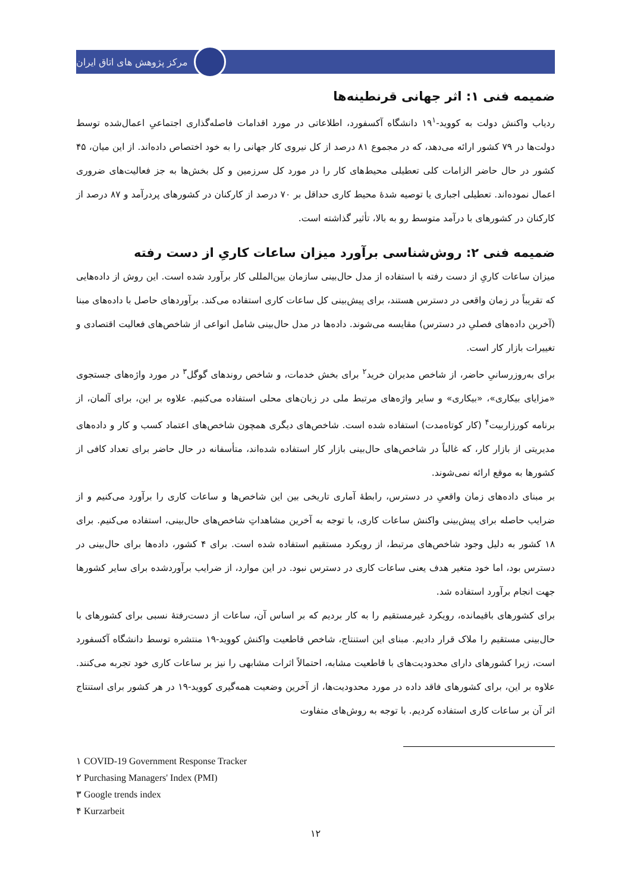مرکز پژوهش های اتاق ایران
ضمیمه فنی ۱: اثر جهانی قرنطینه‌ها
ردیاب واکنش دولت به کووید-۱۹<sup>۱</sup> دانشگاه آکسفورد، اطلاعاتی در مورد اقدامات فاصله‌گذاری اجتماعیِ اعمال‌شده توسط دولت‌ها در ۷۹ کشور ارائه می‌دهد، که در مجموع ۸۱ درصد از کل نیروی کار جهانی را به خود اختصاص داده‌اند. از این میان، ۴۵ کشور در حال حاضر الزامات کلی تعطیلی محیط‌های کار را در مورد کل سرزمین و کل بخش‌ها به جز فعالیت‌های ضروری اعمال نموده‌اند. تعطیلی اجباری یا توصیه شدۀ محیط کاری حداقل بر ۷۰ درصد از کارکنان در کشورهای پردرآمد و ۸۷ درصد از کارکنان در کشورهای با درآمد متوسط رو به بالا، تأثیر گذاشته است.
ضمیمه فنی ۲: روش‌شناسی برآورد میزان ساعات کاریِ از دست رفته
میزان ساعات کاریِ از دست رفته با استفاده از مدل حال‌بینی سازمان بین‌المللی کار برآورد شده است. این روش از داده‌هایی که تقریباً در زمان واقعی در دسترس هستند، برای پیش‌بینی کل ساعات کاری استفاده می‌کند. برآوردهای حاصل با داده‌های مبنا (آخرین داده‌های فصلیِ در دسترس) مقایسه می‌شوند. داده‌ها در مدل حال‌بینی شامل انواعی از شاخص‌های فعالیت اقتصادی و تغییرات بازار کار است.
برای به‌روزرسانیِ حاضر، از شاخص مدیران خرید<sup>۲</sup> برای بخش خدمات، و شاخص روندهای گوگل<sup>۳</sup> در مورد واژه‌های جستجوی «مزایای بیکاری»، «بیکاری» و سایر واژه‌های مرتبط ملی در زبان‌های محلی استفاده می‌کنیم. علاوه بر این، برای آلمان، از برنامه کورزاربیت<sup>۴</sup> (کار کوتاه‌مدت) استفاده شده است. شاخص‌های دیگری همچون شاخص‌های اعتماد کسب و کار و داده‌های مدیریتی از بازار کار، که غالباً در شاخص‌های حال‌بینی بازار کار استفاده شده‌اند، متأسفانه در حال حاضر برای تعداد کافی از کشورها به موقع ارائه نمی‌شوند.
بر مبنای داده‌های زمان واقعیِ در دسترس، رابطۀ آماری تاریخی بین این شاخص‌ها و ساعات کاری را برآورد می‌کنیم و از ضرایب حاصله برای پیش‌بینی واکنش ساعات کاری، با توجه به آخرین مشاهداتِ شاخص‌های حال‌بینی، استفاده می‌کنیم. برای ۱۸ کشور به دلیل وجود شاخص‌های مرتبط، از رویکرد مستقیم استفاده شده است. برای ۴ کشور، داده‌ها برای حال‌بینی در دسترس بود، اما خود متغیر هدف یعنی ساعات کاری در دسترس نبود. در این موارد، از ضرایب برآوردشده برای سایر کشورها جهت انجام برآورد استفاده شد.
برای کشورهای باقیمانده، رویکرد غیرمستقیم را به کار بردیم که بر اساس آن، ساعات از دست‌رفتۀ نسبی برای کشورهای با حال‌بینی مستقیم را ملاک قرار دادیم. مبنای این استنتاج، شاخص قاطعیت واکنش کووید-۱۹ منتشره توسط دانشگاه آکسفورد است، زیرا کشورهای دارای محدودیت‌های با قاطعیت مشابه، احتمالاً اثرات مشابهی را نیز بر ساعات کاری خود تجربه می‌کنند. علاوه بر این، برای کشورهای فاقد داده در مورد محدودیت‌ها، از آخرین وضعیت همه‌گیری کووید-۱۹ در هر کشور برای استنتاج اثر آن بر ساعات کاری استفاده کردیم. با توجه به روش‌های متفاوت
۱ COVID-19 Government Response Tracker
۲ Purchasing Managers' Index (PMI)
۳ Google trends index
۴ Kurzarbeit
۱۲